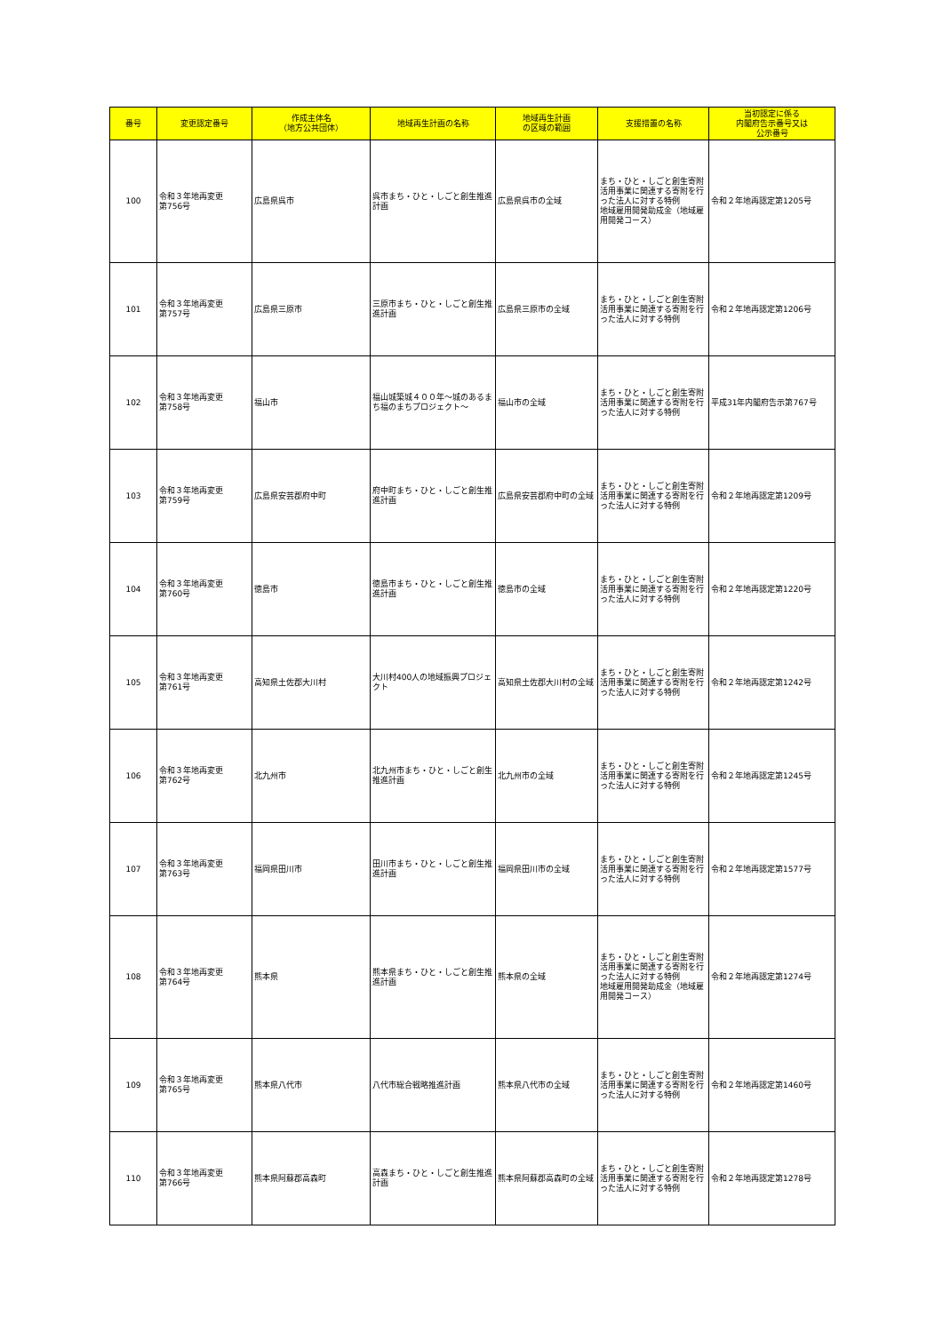| 番号 | 変更認定番号 | 作成主体名 （地方公共団体） | 地域再生計画の名称 | 地域再生計画 の区域の範囲 | 支援措置の名称 | 当初認定に係る 内閣府告示番号又は 公示番号 |
| --- | --- | --- | --- | --- | --- | --- |
| 100 | 令和３年地再変更 第756号 | 広島県呉市 | 呉市まち・ひと・しごと創生推進計画 | 広島県呉市の全域 | まち・ひと・しごと創生寄附活用事業に関連する寄附を行った法人に対する特例 地域雇用開発助成金（地域雇用開発コース） | 令和２年地再認定第1205号 |
| 101 | 令和３年地再変更 第757号 | 広島県三原市 | 三原市まち・ひと・しごと創生推進計画 | 広島県三原市の全域 | まち・ひと・しごと創生寄附活用事業に関連する寄附を行った法人に対する特例 | 令和２年地再認定第1206号 |
| 102 | 令和３年地再変更 第758号 | 福山市 | 福山城築城４００年～城のあるまち福のまちプロジェクト～ | 福山市の全域 | まち・ひと・しごと創生寄附活用事業に関連する寄附を行った法人に対する特例 | 平成31年内閣府告示第767号 |
| 103 | 令和３年地再変更 第759号 | 広島県安芸郡府中町 | 府中町まち・ひと・しごと創生推進計画 | 広島県安芸郡府中町の全域 | まち・ひと・しごと創生寄附活用事業に関連する寄附を行った法人に対する特例 | 令和２年地再認定第1209号 |
| 104 | 令和３年地再変更 第760号 | 徳島市 | 徳島市まち・ひと・しごと創生推進計画 | 徳島市の全域 | まち・ひと・しごと創生寄附活用事業に関連する寄附を行った法人に対する特例 | 令和２年地再認定第1220号 |
| 105 | 令和３年地再変更 第761号 | 高知県土佐郡大川村 | 大川村400人の地域振興プロジェクト | 高知県土佐郡大川村の全域 | まち・ひと・しごと創生寄附活用事業に関連する寄附を行った法人に対する特例 | 令和２年地再認定第1242号 |
| 106 | 令和３年地再変更 第762号 | 北九州市 | 北九州市まち・ひと・しごと創生推進計画 | 北九州市の全域 | まち・ひと・しごと創生寄附活用事業に関連する寄附を行った法人に対する特例 | 令和２年地再認定第1245号 |
| 107 | 令和３年地再変更 第763号 | 福岡県田川市 | 田川市まち・ひと・しごと創生推進計画 | 福岡県田川市の全域 | まち・ひと・しごと創生寄附活用事業に関連する寄附を行った法人に対する特例 | 令和２年地再認定第1577号 |
| 108 | 令和３年地再変更 第764号 | 熊本県 | 熊本県まち・ひと・しごと創生推進計画 | 熊本県の全域 | まち・ひと・しごと創生寄附活用事業に関連する寄附を行った法人に対する特例 地域雇用開発助成金（地域雇用開発コース） | 令和２年地再認定第1274号 |
| 109 | 令和３年地再変更 第765号 | 熊本県八代市 | 八代市総合戦略推進計画 | 熊本県八代市の全域 | まち・ひと・しごと創生寄附活用事業に関連する寄附を行った法人に対する特例 | 令和２年地再認定第1460号 |
| 110 | 令和３年地再変更 第766号 | 熊本県阿蘇郡高森町 | 高森まち・ひと・しごと創生推進計画 | 熊本県阿蘇郡高森町の全域 | まち・ひと・しごと創生寄附活用事業に関連する寄附を行った法人に対する特例 | 令和２年地再認定第1278号 |